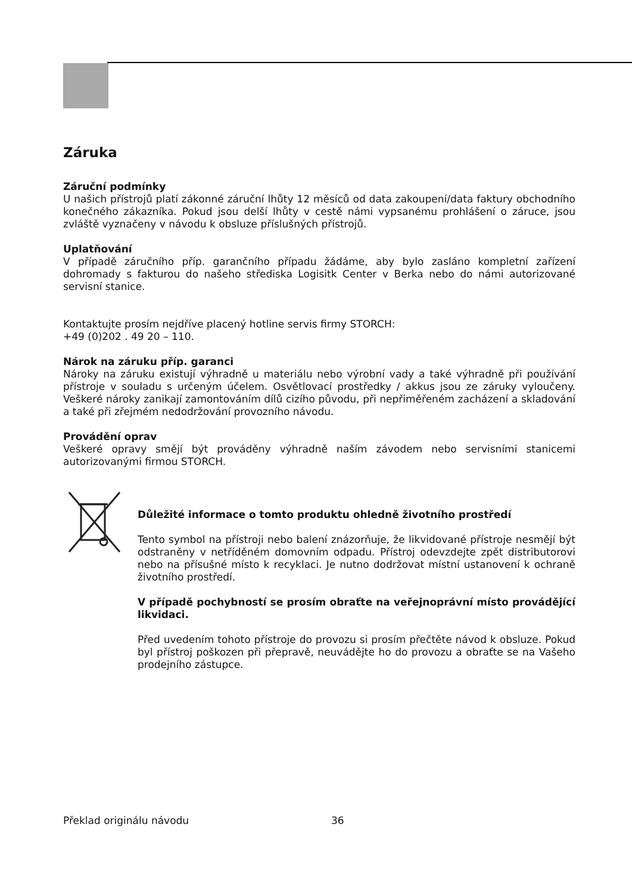Záruka
Záruční podmínky
U našich přístrojů platí zákonné záruční lhůty 12 měsíců od data zakoupení/data faktury obchodního konečného zákazníka. Pokud jsou delší lhůty v cestě námi vypsanému prohlášení o záruce, jsou zvláště vyznačeny v návodu k obsluze příslušných přístrojů.
Uplatňování
V případě záručního příp. garančního případu žádáme, aby bylo zasláno kompletní zařízení dohromady s fakturou do našeho střediska Logisitk Center v Berka nebo do námi autorizované servisní stanice.
Kontaktujte prosím nejdříve placený hotline servis firmy STORCH:
+49 (0)202 . 49 20 – 110.
Nárok na záruku příp. garanci
Nároky na záruku existují výhradně u materiálu nebo výrobní vady a také výhradně při používání přístroje v souladu s určeným účelem. Osvětlovací prostředky / akkus jsou ze záruky vyloučeny. Veškeré nároky zanikají zamontováním dílů cizího původu, při nepřiměřeném zacházení a skladování a také při zřejmém nedodržování provozního návodu.
Provádění oprav
Veškeré opravy smějí být prováděny výhradně naším závodem nebo servisními stanicemi autorizovanými firmou STORCH.
Důležité informace o tomto produktu ohledně životního prostředí
Tento symbol na přístroji nebo balení znázorňuje, že likvidované přístroje nesmějí být odstraněny v netříděném domovním odpadu. Přístroj odevzdejte zpět distributorovi nebo na přísušné místo k recyklaci. Je nutno dodržovat místní ustanovení k ochraně životního prostředí.
V případě pochybností se prosím obraťte na veřejnoprávní místo provádějící likvidaci.
Před uvedením tohoto přístroje do provozu si prosím přečtěte návod k obsluze. Pokud byl přístroj poškozen při přepravě, neuvádějte ho do provozu a obraťte se na Vašeho prodejního zástupce.
Překlad originálu návodu 36